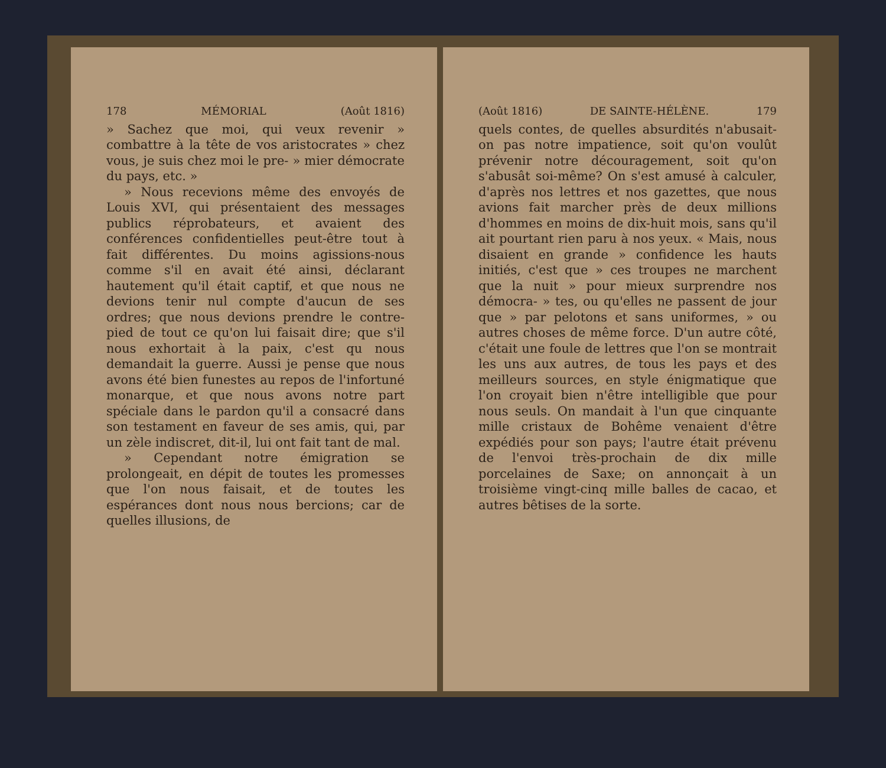178 MÉMORIAL (Août 1816)
» Sachez que moi, qui veux revenir » combattre à la tête de vos aristocrates » chez vous, je suis chez moi le pre- » mier démocrate du pays, etc. »
» Nous recevions même des envoyés de Louis XVI, qui présentaient des messages publics réprobateurs, et avaient des conférences confidentielles peut-être tout à fait différentes. Du moins agissions-nous comme s'il en avait été ainsi, déclarant hautement qu'il était captif, et que nous ne devions tenir nul compte d'aucun de ses ordres; que nous devions prendre le contre-pied de tout ce qu'on lui faisait dire; que s'il nous exhortait à la paix, c'est qu nous demandait la guerre. Aussi je pense que nous avons été bien funestes au repos de l'infortuné monarque, et que nous avons notre part spéciale dans le pardon qu'il a consacré dans son testament en faveur de ses amis, qui, par un zèle indiscret, dit-il, lui ont fait tant de mal.
» Cependant notre émigration se prolongeait, en dépit de toutes les promesses que l'on nous faisait, et de toutes les espérances dont nous nous bercions; car de quelles illusions, de
(Août 1816) DE SAINTE-HÉLÈNE. 179
quels contes, de quelles absurdités n'abusait-on pas notre impatience, soit qu'on voulût prévenir notre découragement, soit qu'on s'abusât soi-même? On s'est amusé à calculer, d'après nos lettres et nos gazettes, que nous avions fait marcher près de deux millions d'hommes en moins de dix-huit mois, sans qu'il ait pourtant rien paru à nos yeux. « Mais, nous disaient en grande » confidence les hauts initiés, c'est que » ces troupes ne marchent que la nuit » pour mieux surprendre nos démocra- » tes, ou qu'elles ne passent de jour que » par pelotons et sans uniformes, » ou autres choses de même force. D'un autre côté, c'était une foule de lettres que l'on se montrait les uns aux autres, de tous les pays et des meilleurs sources, en style énigmatique que l'on croyait bien n'être intelligible que pour nous seuls. On mandait à l'un que cinquante mille cristaux de Bohême venaient d'être expédiés pour son pays; l'autre était prévenu de l'envoi très-prochain de dix mille porcelaines de Saxe; on annonçait à un troisième vingt-cinq mille balles de cacao, et autres bêtises de la sorte.